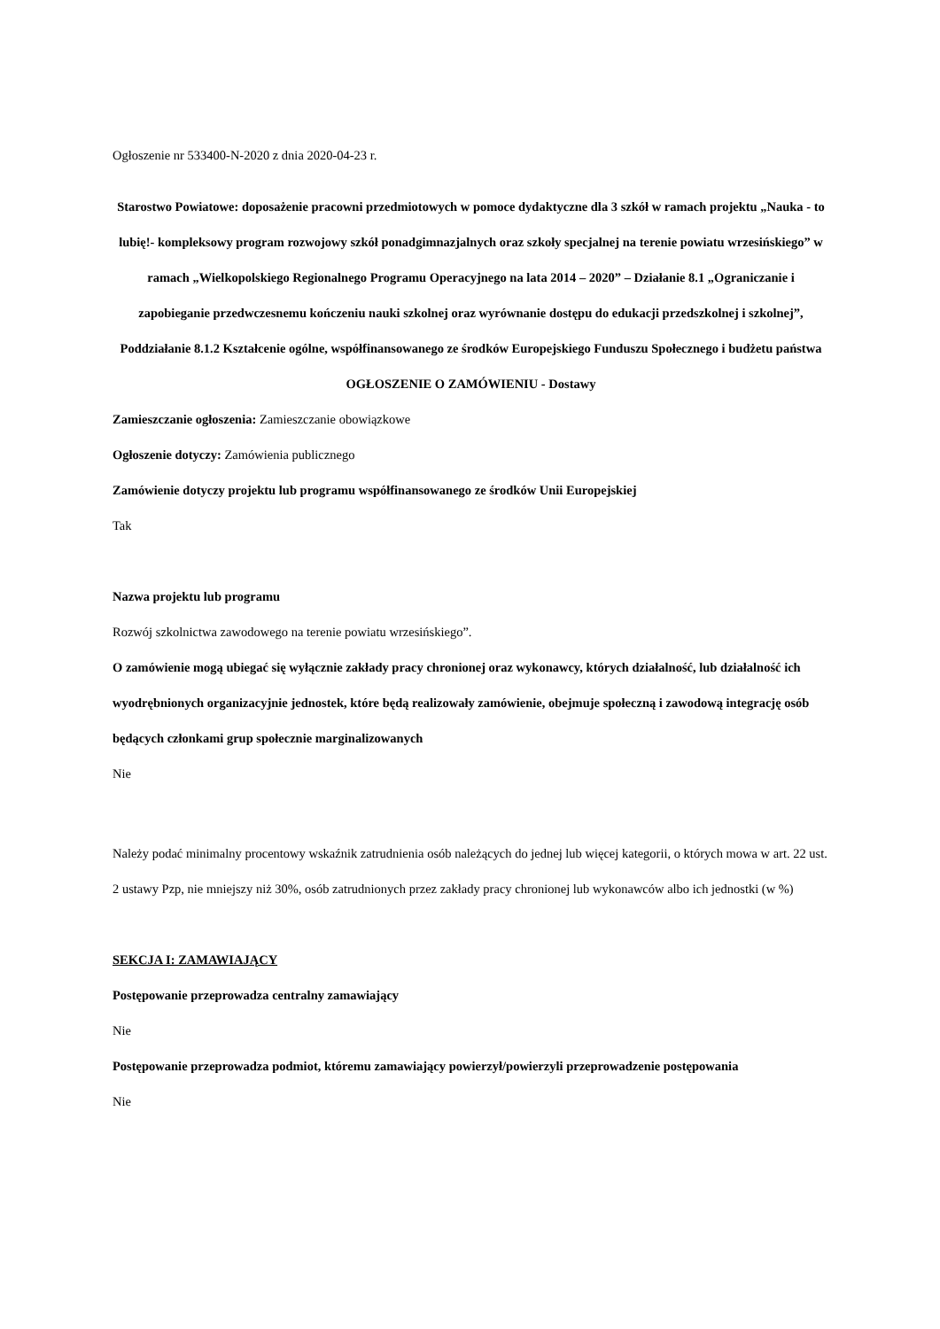Ogłoszenie nr 533400-N-2020 z dnia 2020-04-23 r.
Starostwo Powiatowe: doposażenie pracowni przedmiotowych w pomoce dydaktyczne dla 3 szkół w ramach projektu „Nauka - to lubię!- kompleksowy program rozwojowy szkół ponadgimnazjalnych oraz szkoły specjalnej na terenie powiatu wrzesińskiego” w ramach „Wielkopolskiego Regionalnego Programu Operacyjnego na lata 2014 – 2020” – Działanie 8.1 „Ograniczanie i zapobieganie przedwczesnemu kończeniu nauki szkolnej oraz wyrównanie dostępu do edukacji przedszkolnej i szkolnej”, Poddziałanie 8.1.2 Kształcenie ogólne, współfinansowanego ze środków Europejskiego Funduszu Społecznego i budżetu państwa
OGŁOSZENIE O ZAMÓWIENIU - Dostawy
Zamieszczanie ogłoszenia: Zamieszczanie obowiązkowe
Ogłoszenie dotyczy: Zamówienia publicznego
Zamówienie dotyczy projektu lub programu współfinansowanego ze środków Unii Europejskiej
Tak
Nazwa projektu lub programu
Rozwój szkolnictwa zawodowego na terenie powiatu wrzesińskiego”.
O zamówienie mogą ubiegać się wyłącznie zakłady pracy chronionej oraz wykonawcy, których działalność, lub działalność ich wyodrębnionych organizacyjnie jednostek, które będą realizowały zamówienie, obejmuje społeczną i zawodową integrację osób będących członkami grup społecznie marginalizowanych
Nie
Należy podać minimalny procentowy wskaźnik zatrudnienia osób należących do jednej lub więcej kategorii, o których mowa w art. 22 ust. 2 ustawy Pzp, nie mniejszy niż 30%, osób zatrudnionych przez zakłady pracy chronionej lub wykonawców albo ich jednostki (w %)
SEKCJA I: ZAMAWIAJĄCY
Postępowanie przeprowadza centralny zamawiający
Nie
Postępowanie przeprowadza podmiot, któremu zamawiający powierzył/powierzyli przeprowadzenie postępowania
Nie